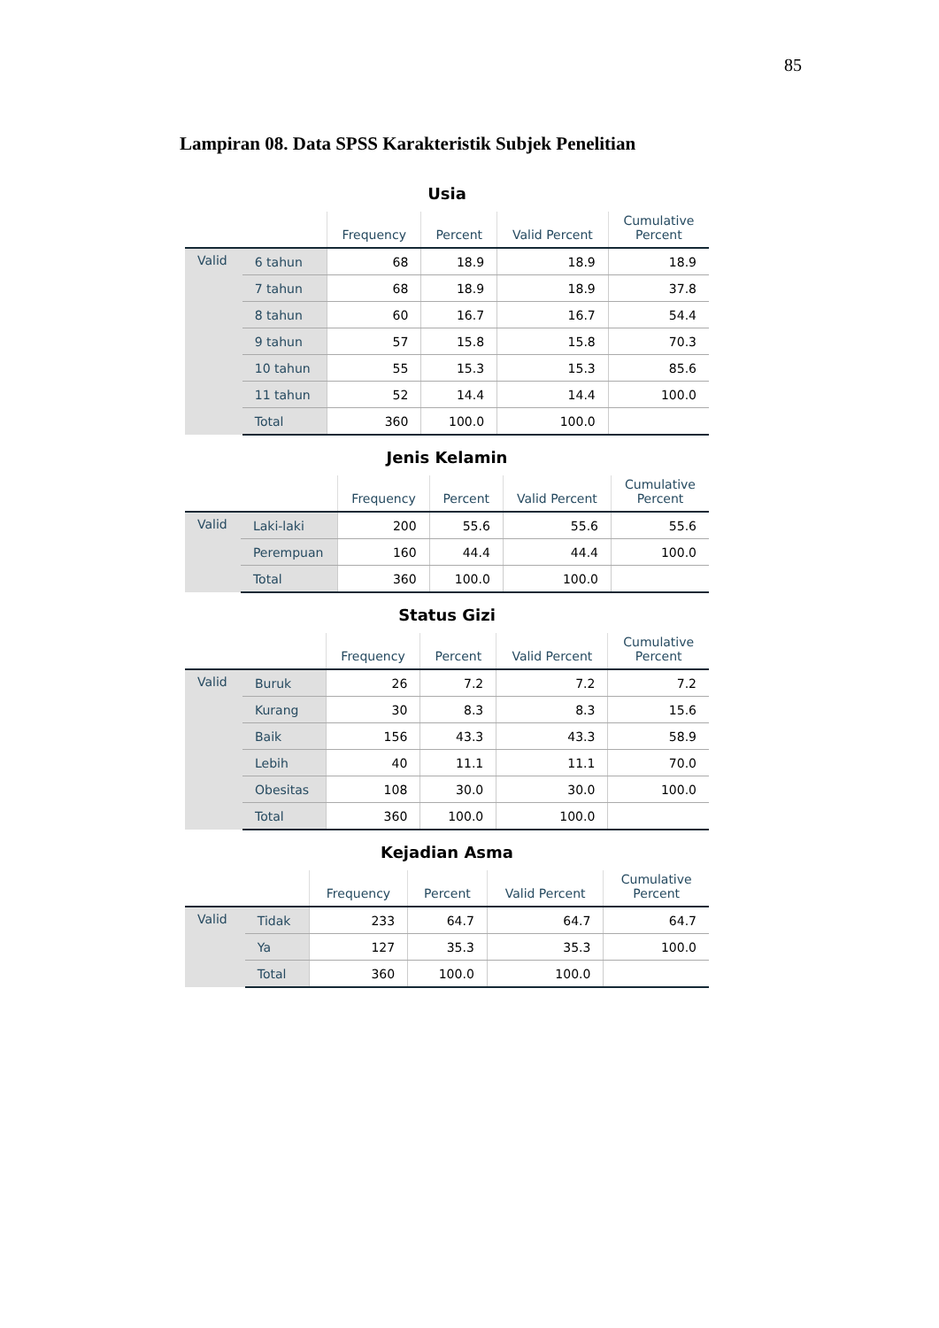85
Lampiran 08. Data SPSS Karakteristik Subjek Penelitian
Usia
| | | Frequency | Percent | Valid Percent | Cumulative Percent |
| --- | --- | --- | --- | --- | --- |
| Valid | 6 tahun | 68 | 18.9 | 18.9 | 18.9 |
| | 7 tahun | 68 | 18.9 | 18.9 | 37.8 |
| | 8 tahun | 60 | 16.7 | 16.7 | 54.4 |
| | 9 tahun | 57 | 15.8 | 15.8 | 70.3 |
| | 10 tahun | 55 | 15.3 | 15.3 | 85.6 |
| | 11 tahun | 52 | 14.4 | 14.4 | 100.0 |
| | Total | 360 | 100.0 | 100.0 | |
Jenis Kelamin
| | | Frequency | Percent | Valid Percent | Cumulative Percent |
| --- | --- | --- | --- | --- | --- |
| Valid | Laki-laki | 200 | 55.6 | 55.6 | 55.6 |
| | Perempuan | 160 | 44.4 | 44.4 | 100.0 |
| | Total | 360 | 100.0 | 100.0 | |
Status Gizi
| | | Frequency | Percent | Valid Percent | Cumulative Percent |
| --- | --- | --- | --- | --- | --- |
| Valid | Buruk | 26 | 7.2 | 7.2 | 7.2 |
| | Kurang | 30 | 8.3 | 8.3 | 15.6 |
| | Baik | 156 | 43.3 | 43.3 | 58.9 |
| | Lebih | 40 | 11.1 | 11.1 | 70.0 |
| | Obesitas | 108 | 30.0 | 30.0 | 100.0 |
| | Total | 360 | 100.0 | 100.0 | |
Kejadian Asma
| | | Frequency | Percent | Valid Percent | Cumulative Percent |
| --- | --- | --- | --- | --- | --- |
| Valid | Tidak | 233 | 64.7 | 64.7 | 64.7 |
| | Ya | 127 | 35.3 | 35.3 | 100.0 |
| | Total | 360 | 100.0 | 100.0 | |